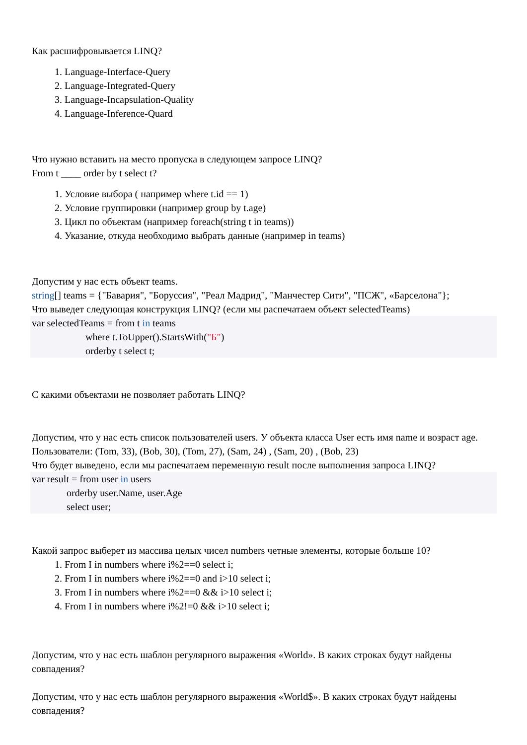Как расшифровывается LINQ?
1. Language-Interface-Query
2. Language-Integrated-Query
3. Language-Incapsulation-Quality
4. Language-Inference-Quard
Что нужно вставить на место пропуска в следующем запросе LINQ?
From t ____ order by t select t?
1. Условие выбора ( например where t.id == 1)
2. Условие группировки (например group by t.age)
3. Цикл по объектам (например foreach(string t in teams))
4. Указание, откуда необходимо выбрать данные (например in teams)
Допустим у нас есть объект teams.
string[] teams = {"Бавария", "Боруссия", "Реал Мадрид", "Манчестер Сити", "ПСЖ", «Барселона"};
Что выведет следующая конструкция LINQ? (если мы распечатаем объект selectedTeams)
var selectedTeams = from t in teams
where t.ToUpper().StartsWith("Б")
orderby t select t;
С какими объектами не позволяет работать LINQ?
Допустим, что у нас есть список пользователей users. У объекта класса User есть имя name и возраст age. Пользователи: (Tom, 33), (Bob, 30), (Tom, 27), (Sam, 24) , (Sam, 20) , (Bob, 23)
Что будет выведено, если мы распечатаем переменную result после выполнения запроса LINQ?
var result = from user in users
orderby user.Name, user.Age
select user;
Какой запрос выберет из массива целых чисел numbers четные элементы, которые больше 10?
1. From I in numbers where i%2==0 select i;
2. From I in numbers where i%2==0 and i>10 select i;
3. From I in numbers where i%2==0 && i>10 select i;
4. From I in numbers where i%2!=0 && i>10 select i;
Допустим, что у нас есть шаблон регулярного выражения «World». В каких строках будут найдены совпадения?
Допустим, что у нас есть шаблон регулярного выражения «World$». В каких строках будут найдены совпадения?